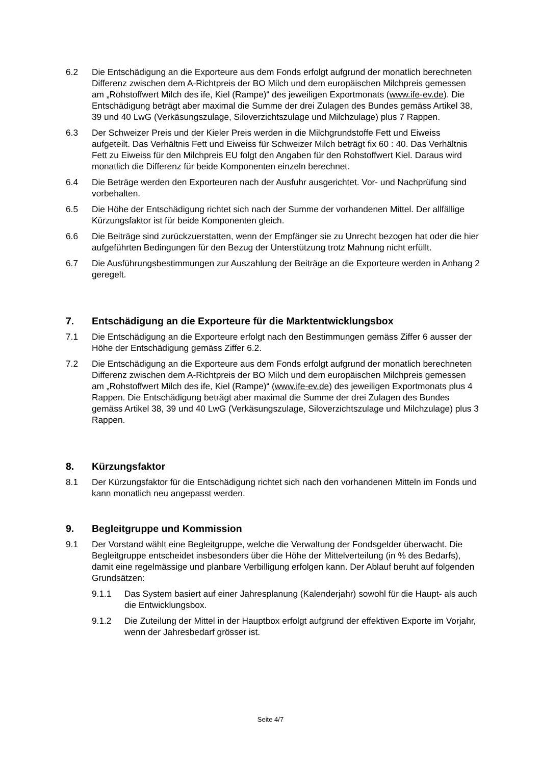6.2 Die Entschädigung an die Exporteure aus dem Fonds erfolgt aufgrund der monatlich berechneten Differenz zwischen dem A-Richtpreis der BO Milch und dem europäischen Milchpreis gemessen am „Rohstoffwert Milch des ife, Kiel (Rampe)“ des jeweiligen Exportmonats (www.ife-ev.de). Die Entschädigung beträgt aber maximal die Summe der drei Zulagen des Bundes gemäss Artikel 38, 39 und 40 LwG (Verkäsungszulage, Siloverzichtszulage und Milchzulage) plus 7 Rappen.
6.3 Der Schweizer Preis und der Kieler Preis werden in die Milchgrundstoffe Fett und Eiweiss aufgeteilt. Das Verhältnis Fett und Eiweiss für Schweizer Milch beträgt fix 60 : 40. Das Verhältnis Fett zu Eiweiss für den Milchpreis EU folgt den Angaben für den Rohstoffwert Kiel. Daraus wird monatlich die Differenz für beide Komponenten einzeln berechnet.
6.4 Die Beträge werden den Exporteuren nach der Ausfuhr ausgerichtet. Vor- und Nachprüfung sind vorbehalten.
6.5 Die Höhe der Entschädigung richtet sich nach der Summe der vorhandenen Mittel. Der allfällige Kürzungsfaktor ist für beide Komponenten gleich.
6.6 Die Beiträge sind zurückzuerstatten, wenn der Empfänger sie zu Unrecht bezogen hat oder die hier aufgeführten Bedingungen für den Bezug der Unterstützung trotz Mahnung nicht erfüllt.
6.7 Die Ausführungsbestimmungen zur Auszahlung der Beiträge an die Exporteure werden in Anhang 2 geregelt.
7. Entschädigung an die Exporteure für die Marktentwicklungsbox
7.1 Die Entschädigung an die Exporteure erfolgt nach den Bestimmungen gemäss Ziffer 6 ausser der Höhe der Entschädigung gemäss Ziffer 6.2.
7.2 Die Entschädigung an die Exporteure aus dem Fonds erfolgt aufgrund der monatlich berechneten Differenz zwischen dem A-Richtpreis der BO Milch und dem europäischen Milchpreis gemessen am „Rohstoffwert Milch des ife, Kiel (Rampe)“ (www.ife-ev.de) des jeweiligen Exportmonats plus 4 Rappen. Die Entschädigung beträgt aber maximal die Summe der drei Zulagen des Bundes gemäss Artikel 38, 39 und 40 LwG (Verkäsungszulage, Siloverzichtszulage und Milchzulage) plus 3 Rappen.
8. Kürzungsfaktor
8.1 Der Kürzungsfaktor für die Entschädigung richtet sich nach den vorhandenen Mitteln im Fonds und kann monatlich neu angepasst werden.
9. Begleitgruppe und Kommission
9.1 Der Vorstand wählt eine Begleitgruppe, welche die Verwaltung der Fondsgelder überwacht. Die Begleitgruppe entscheidet insbesonders über die Höhe der Mittelverteilung (in % des Bedarfs), damit eine regelmässige und planbare Verbilligung erfolgen kann. Der Ablauf beruht auf folgenden Grundsätzen:
9.1.1 Das System basiert auf einer Jahresplanung (Kalenderjahr) sowohl für die Haupt- als auch die Entwicklungsbox.
9.1.2 Die Zuteilung der Mittel in der Hauptbox erfolgt aufgrund der effektiven Exporte im Vorjahr, wenn der Jahresbedarf grösser ist.
Seite 4/7